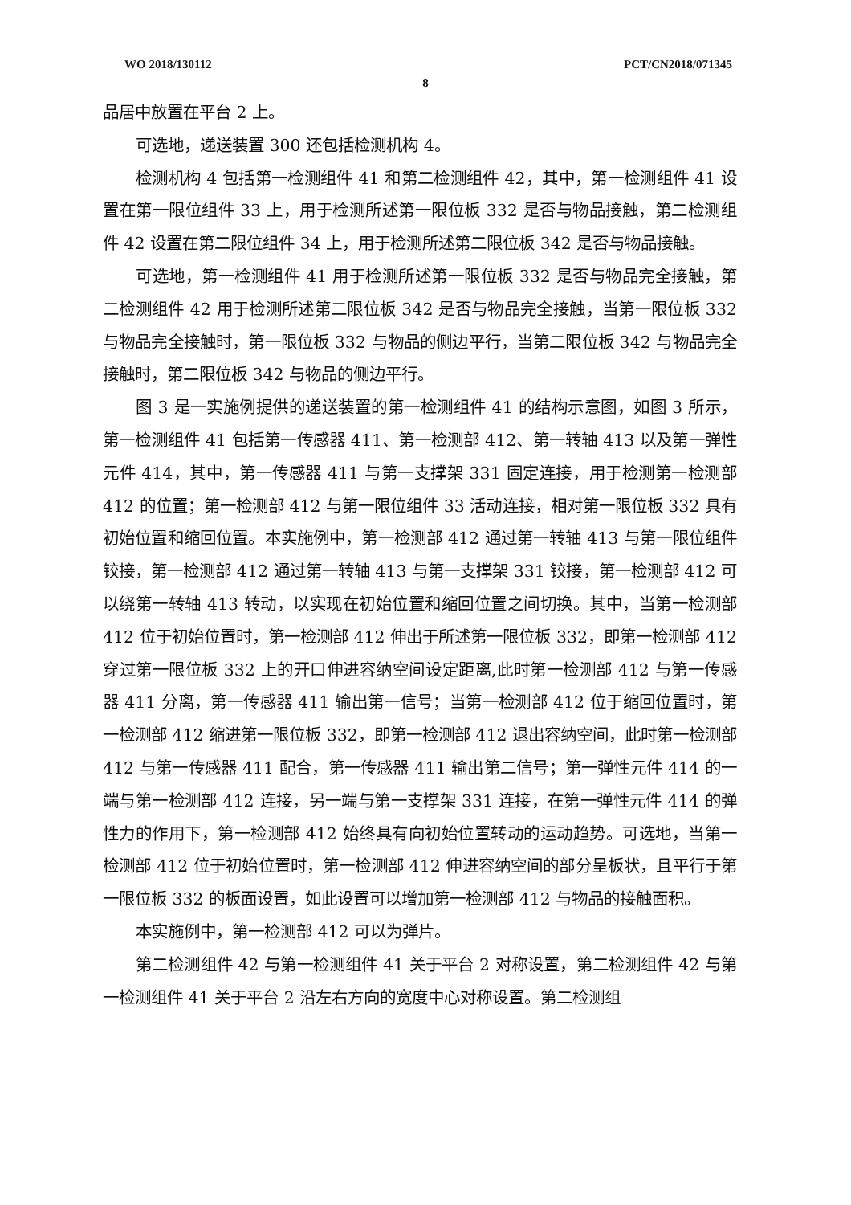WO 2018/130112 PCT/CN2018/071345
8
品居中放置在平台 2 上。
可选地，递送装置 300 还包括检测机构 4。
检测机构 4 包括第一检测组件 41 和第二检测组件 42，其中，第一检测组件 41 设置在第一限位组件 33 上，用于检测所述第一限位板 332 是否与物品接触，第二检测组件 42 设置在第二限位组件 34 上，用于检测所述第二限位板 342 是否与物品接触。
可选地，第一检测组件 41 用于检测所述第一限位板 332 是否与物品完全接触，第二检测组件 42 用于检测所述第二限位板 342 是否与物品完全接触，当第一限位板 332 与物品完全接触时，第一限位板 332 与物品的侧边平行，当第二限位板 342 与物品完全接触时，第二限位板 342 与物品的侧边平行。
图 3 是一实施例提供的递送装置的第一检测组件 41 的结构示意图，如图 3 所示，第一检测组件 41 包括第一传感器 411、第一检测部 412、第一转轴 413 以及第一弹性元件 414，其中，第一传感器 411 与第一支撑架 331 固定连接，用于检测第一检测部 412 的位置；第一检测部 412 与第一限位组件 33 活动连接，相对第一限位板 332 具有初始位置和缩回位置。本实施例中，第一检测部 412 通过第一转轴 413 与第一限位组件铰接，第一检测部 412 通过第一转轴 413 与第一支撑架 331 铰接，第一检测部 412 可以绕第一转轴 413 转动，以实现在初始位置和缩回位置之间切换。其中，当第一检测部 412 位于初始位置时，第一检测部 412 伸出于所述第一限位板 332，即第一检测部 412 穿过第一限位板 332 上的开口伸进容纳空间设定距离,此时第一检测部 412 与第一传感器 411 分离，第一传感器 411 输出第一信号；当第一检测部 412 位于缩回位置时，第一检测部 412 缩进第一限位板 332，即第一检测部 412 退出容纳空间，此时第一检测部 412 与第一传感器 411 配合，第一传感器 411 输出第二信号；第一弹性元件 414 的一端与第一检测部 412 连接，另一端与第一支撑架 331 连接，在第一弹性元件 414 的弹性力的作用下，第一检测部 412 始终具有向初始位置转动的运动趋势。可选地，当第一检测部 412 位于初始位置时，第一检测部 412 伸进容纳空间的部分呈板状，且平行于第一限位板 332 的板面设置，如此设置可以增加第一检测部 412 与物品的接触面积。
本实施例中，第一检测部 412 可以为弹片。
第二检测组件 42 与第一检测组件 41 关于平台 2 对称设置，第二检测组件 42 与第一检测组件 41 关于平台 2 沿左右方向的宽度中心对称设置。第二检测组